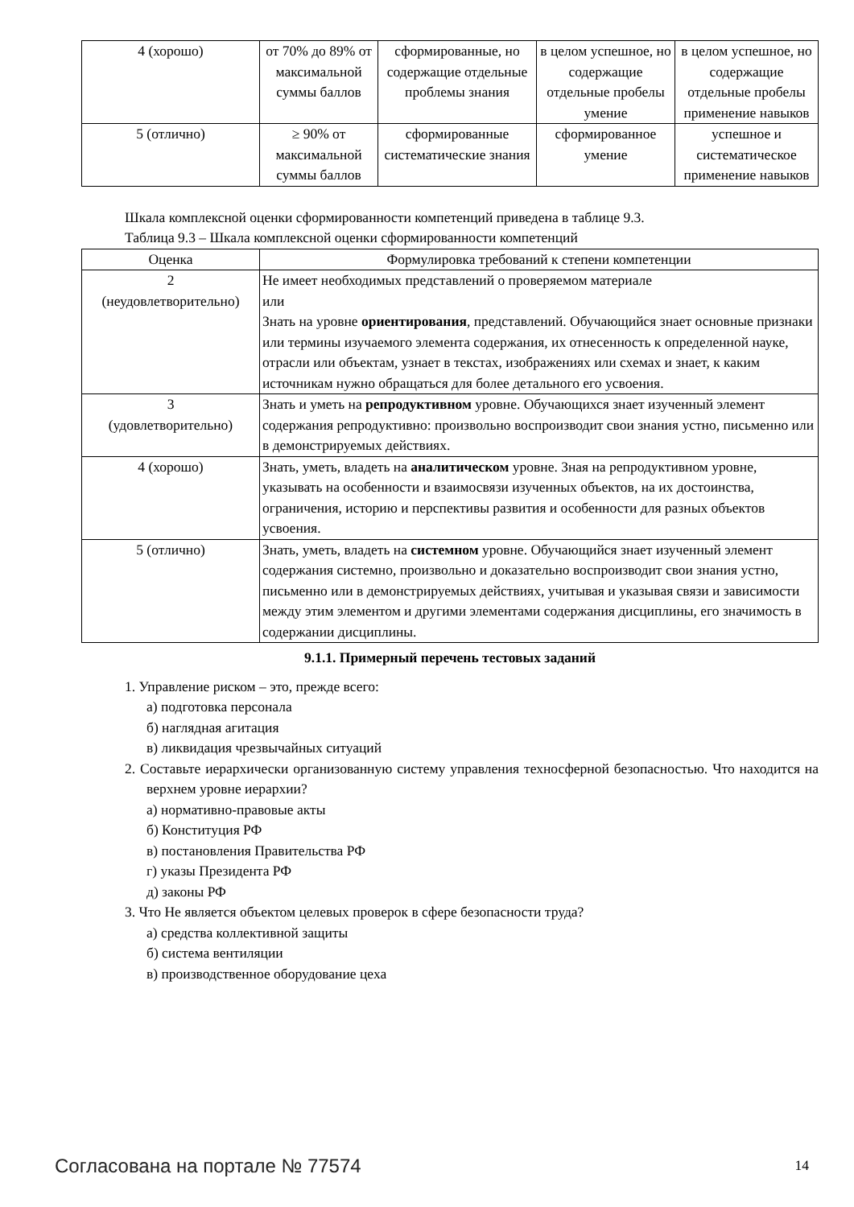| 4 (хорошо) | от 70% до 89% от максимальной суммы баллов | сформированные, но содержащие отдельные проблемы знания | в целом успешное, но содержащие отдельные пробелы умение | в целом успешное, но содержащие отдельные пробелы применение навыков |
| 5 (отлично) | ≥ 90% от максимальной суммы баллов | сформированные систематические знания | сформированное умение | успешное и систематическое применение навыков |
Шкала комплексной оценки сформированности компетенций приведена в таблице 9.3.
Таблица 9.3 – Шкала комплексной оценки сформированности компетенций
| Оценка | Формулировка требований к степени компетенции |
| --- | --- |
| 2 (неудовлетворительно) | Не имеет необходимых представлений о проверяемом материале или Знать на уровне ориентирования , представлений. Обучающийся знает основные признаки или термины изучаемого элемента содержания, их отнесенность к определенной науке, отрасли или объектам, узнает в текстах, изображениях или схемах и знает, к каким источникам нужно обращаться для более детального его усвоения. |
| 3 (удовлетворительно) | Знать и уметь на репродуктивном уровне. Обучающихся знает изученный элемент содержания репродуктивно: произвольно воспроизводит свои знания устно, письменно или в демонстрируемых действиях. |
| 4 (хорошо) | Знать, уметь, владеть на аналитическом уровне. Зная на репродуктивном уровне, указывать на особенности и взаимосвязи изученных объектов, на их достоинства, ограничения, историю и перспективы развития и особенности для разных объектов усвоения. |
| 5 (отлично) | Знать, уметь, владеть на системном уровне. Обучающийся знает изученный элемент содержания системно, произвольно и доказательно воспроизводит свои знания устно, письменно или в демонстрируемых действиях, учитывая и указывая связи и зависимости между этим элементом и другими элементами содержания дисциплины, его значимость в содержании дисциплины. |
9.1.1. Примерный перечень тестовых заданий
1. Управление риском – это, прежде всего:
а) подготовка персонала
б) наглядная агитация
в) ликвидация чрезвычайных ситуаций
2. Составьте иерархически организованную систему управления техносферной безопасностью. Что находится на верхнем уровне иерархии?
а) нормативно-правовые акты
б) Конституция РФ
в) постановления Правительства РФ
г) указы Президента РФ
д) законы РФ
3. Что Не является объектом целевых проверок в сфере безопасности труда?
а) средства коллективной защиты
б) система вентиляции
в) производственное оборудование цеха
Согласована на портале № 77574 14